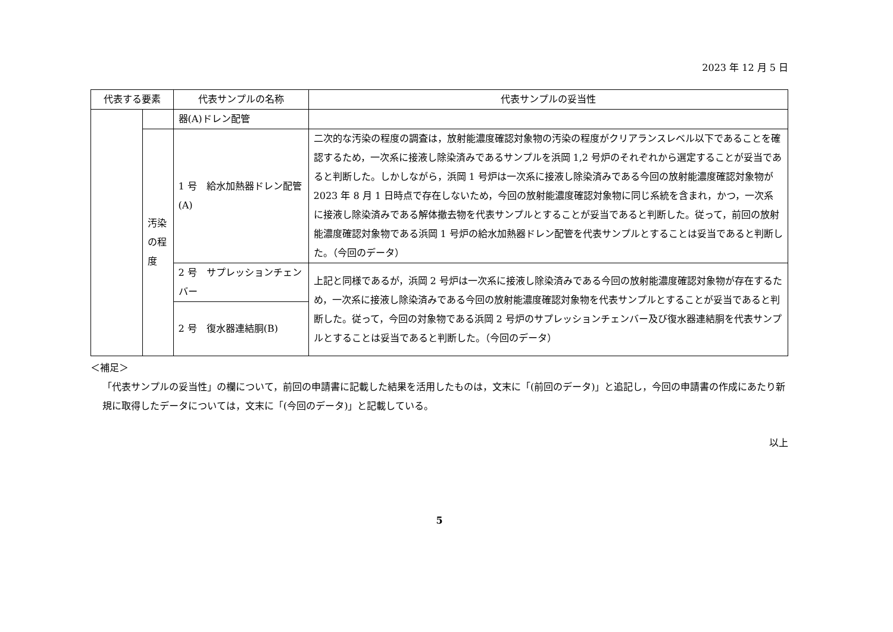2023 年 12 月 5 日
| 代表する要素 | | 代表サンプルの名称 | 代表サンプルの妥当性 |
| --- | --- | --- | --- |
| | | 器(A)ドレン配管 | |
| | 汚染の程度 | 1 号 給水加熱器ドレン配管(A) | 二次的な汚染の程度の調査は，放射能濃度確認対象物の汚染の程度がクリアランスレベル以下であることを確認するため，一次系に接液し除染済みであるサンプルを浜岡 1,2 号炉のそれぞれから選定することが妥当であると判断した。しかしながら，浜岡 1 号炉は一次系に接液し除染済みである今回の放射能濃度確認対象物が 2023 年 8 月 1 日時点で存在しないため，今回の放射能濃度確認対象物に同じ系統を含まれ，かつ，一次系に接液し除染済みである解体撤去物を代表サンプルとすることが妥当であると判断した。従って，前回の放射能濃度確認対象物である浜岡 1 号炉の給水加熱器ドレン配管を代表サンプルとすることは妥当であると判断した。（今回のデータ） |
| | | 2 号 サプレッションチェンバー | 上記と同様であるが，浜岡 2 号炉は一次系に接液し除染済みである今回の放射能濃度確認対象物が存在するため，一次系に接液し除染済みである今回の放射能濃度確認対象物を代表サンプルとすることが妥当であると判断した。従って，今回の対象物である浜岡 2 号炉のサプレッションチェンバー及び復水器連結胴を代表サンプルとすることは妥当であると判断した。（今回のデータ） |
| | | 2 号 復水器連結胴(B) | |
＜補足＞
「代表サンプルの妥当性」の欄について，前回の申請書に記載した結果を活用したものは，文末に「(前回のデータ)」と追記し，今回の申請書の作成にあたり新規に取得したデータについては，文末に「(今回のデータ)」と記載している。
以上
5